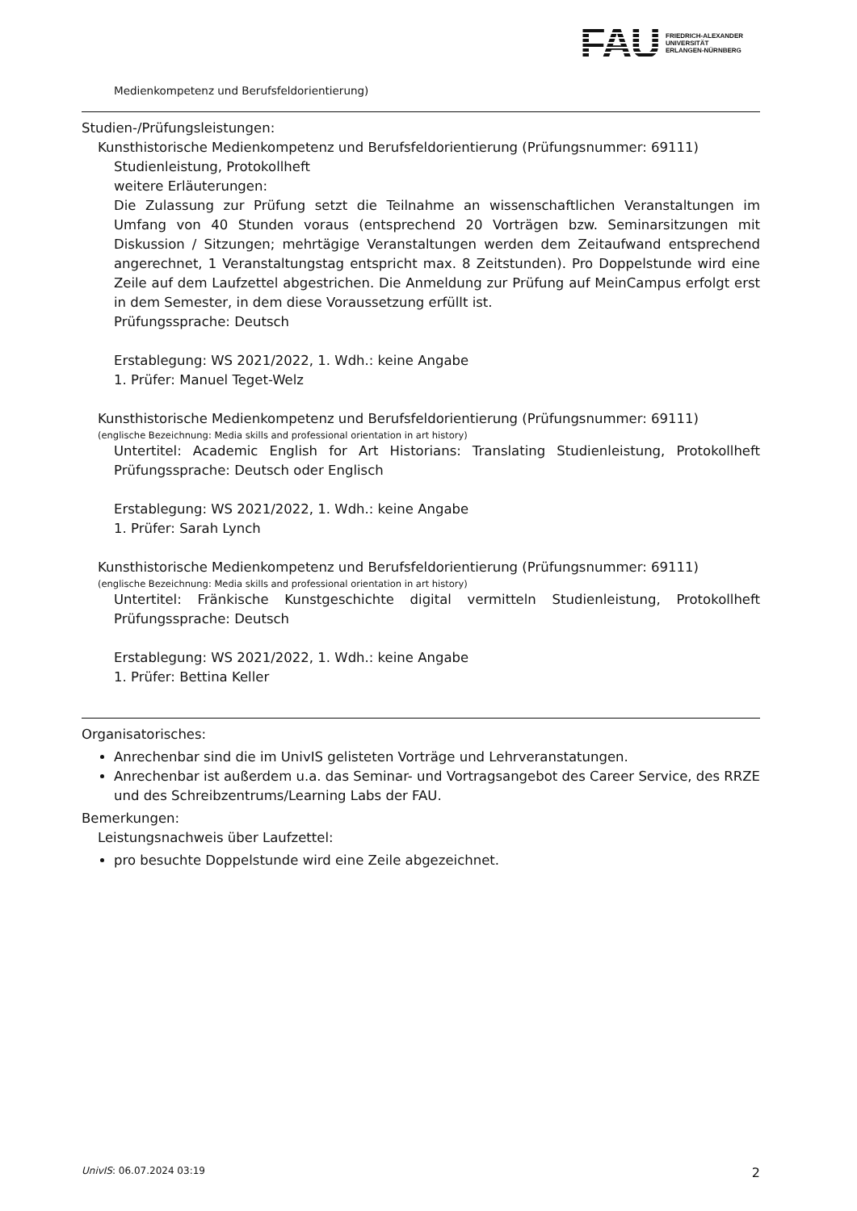FAU
FRIEDRICH-ALEXANDER
UNIVERSITÄT
ERLANGEN-NÜRNBERG
Medienkompetenz und Berufsfeldorientierung)
Studien-/Prüfungsleistungen:
Kunsthistorische Medienkompetenz und Berufsfeldorientierung (Prüfungsnummer: 69111)
Studienleistung, Protokollheft
weitere Erläuterungen:
Die Zulassung zur Prüfung setzt die Teilnahme an wissenschaftlichen Veranstaltungen im Umfang von 40 Stunden voraus (entsprechend 20 Vorträgen bzw. Seminarsitzungen mit Diskussion / Sitzungen; mehrtägige Veranstaltungen werden dem Zeitaufwand entsprechend angerechnet, 1 Veranstaltungstag entspricht max. 8 Zeitstunden). Pro Doppelstunde wird eine Zeile auf dem Laufzettel abgestrichen. Die Anmeldung zur Prüfung auf MeinCampus erfolgt erst in dem Semester, in dem diese Voraussetzung erfüllt ist.
Prüfungssprache: Deutsch
Erstablegung: WS 2021/2022, 1. Wdh.: keine Angabe
1. Prüfer: Manuel Teget-Welz
Kunsthistorische Medienkompetenz und Berufsfeldorientierung (Prüfungsnummer: 69111)
(englische Bezeichnung: Media skills and professional orientation in art history)
Untertitel: Academic English for Art Historians: Translating Studienleistung, Protokollheft Prüfungssprache: Deutsch oder Englisch
Erstablegung: WS 2021/2022, 1. Wdh.: keine Angabe
1. Prüfer: Sarah Lynch
Kunsthistorische Medienkompetenz und Berufsfeldorientierung (Prüfungsnummer: 69111)
(englische Bezeichnung: Media skills and professional orientation in art history)
Untertitel: Fränkische Kunstgeschichte digital vermitteln Studienleistung, Protokollheft Prüfungssprache: Deutsch
Erstablegung: WS 2021/2022, 1. Wdh.: keine Angabe
1. Prüfer: Bettina Keller
Organisatorisches:
Anrechenbar sind die im UnivIS gelisteten Vorträge und Lehrveranstatungen.
Anrechenbar ist außerdem u.a. das Seminar- und Vortragsangebot des Career Service, des RRZE und des Schreibzentrums/Learning Labs der FAU.
Bemerkungen:
Leistungsnachweis über Laufzettel:
pro besuchte Doppelstunde wird eine Zeile abgezeichnet.
UnivIS: 06.07.2024 03:19 2